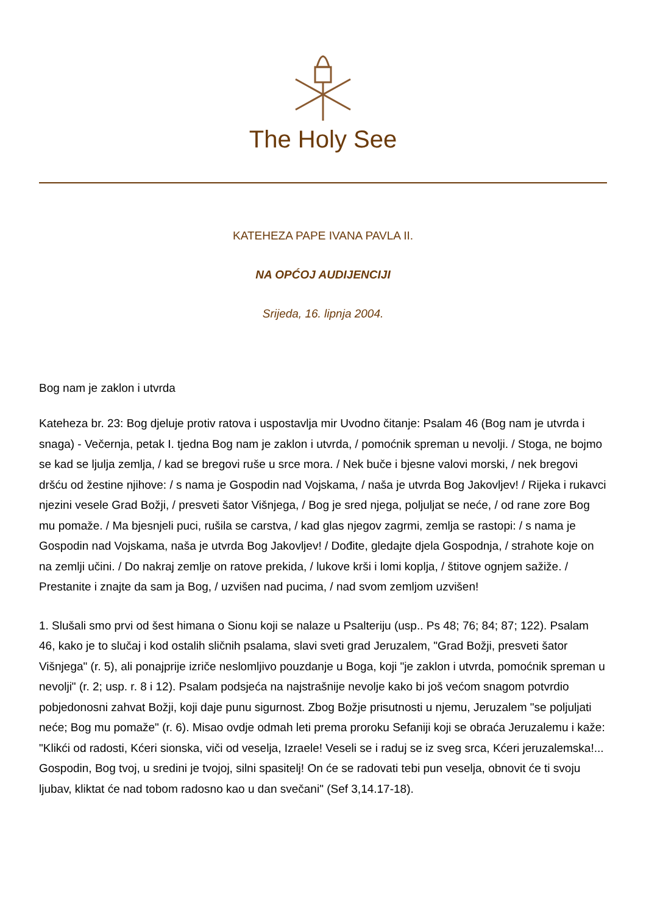The Holy See
KATEHEZA PAPE IVANA PAVLA II.
NA OPĆOJ AUDIJENCIJI
Srijeda, 16. lipnja 2004.
Bog nam je zaklon i utvrda
Kateheza br. 23: Bog djeluje protiv ratova i uspostavlja mir Uvodno čitanje: Psalam 46 (Bog nam je utvrda i snaga) - Večernja, petak I. tjedna Bog nam je zaklon i utvrda, / pomoćnik spreman u nevolji. / Stoga, ne bojmo se kad se ljulja zemlja, / kad se bregovi ruše u srce mora. / Nek buče i bjesne valovi morski, / nek bregovi dršću od žestine njihove: / s nama je Gospodin nad Vojskama, / naša je utvrda Bog Jakovljev! / Rijeka i rukavci njezini vesele Grad Božji, / presveti šator Višnjega, / Bog je sred njega, poljuljat se neće, / od rane zore Bog mu pomaže. / Ma bjesnjeli puci, rušila se carstva, / kad glas njegov zagrmi, zemlja se rastopi: / s nama je Gospodin nad Vojskama, naša je utvrda Bog Jakovljev! / Dođite, gledajte djela Gospodnja, / strahote koje on na zemlji učini. / Do nakraj zemlje on ratove prekida, / lukove krši i lomi koplja, / štitove ognjem sažiže. / Prestanite i znajte da sam ja Bog, / uzvišen nad pucima, / nad svom zemljom uzvišen!
1. Slušali smo prvi od šest himana o Sionu koji se nalaze u Psalteriju (usp.. Ps 48; 76; 84; 87; 122). Psalam 46, kako je to slučaj i kod ostalih sličnih psalama, slavi sveti grad Jeruzalem, "Grad Božji, presveti šator Višnjega" (r. 5), ali ponajprije izriče neslomljivo pouzdanje u Boga, koji "je zaklon i utvrda, pomoćnik spreman u nevolji" (r. 2; usp. r. 8 i 12). Psalam podsjeća na najstrašnije nevolje kako bi još većom snagom potvrdio pobjedonosni zahvat Božji, koji daje punu sigurnost. Zbog Božje prisutnosti u njemu, Jeruzalem "se poljuljati neće; Bog mu pomaže" (r. 6). Misao ovdje odmah leti prema proroku Sefaniji koji se obraća Jeruzalemu i kaže: "Klikći od radosti, Kćeri sionska, viči od veselja, Izraele! Veseli se i raduj se iz sveg srca, Kćeri jeruzalemska!... Gospodin, Bog tvoj, u sredini je tvojoj, silni spasitelj! On će se radovati tebi pun veselja, obnovit će ti svoju ljubav, kliktat će nad tobom radosno kao u dan svečani" (Sef 3,14.17-18).